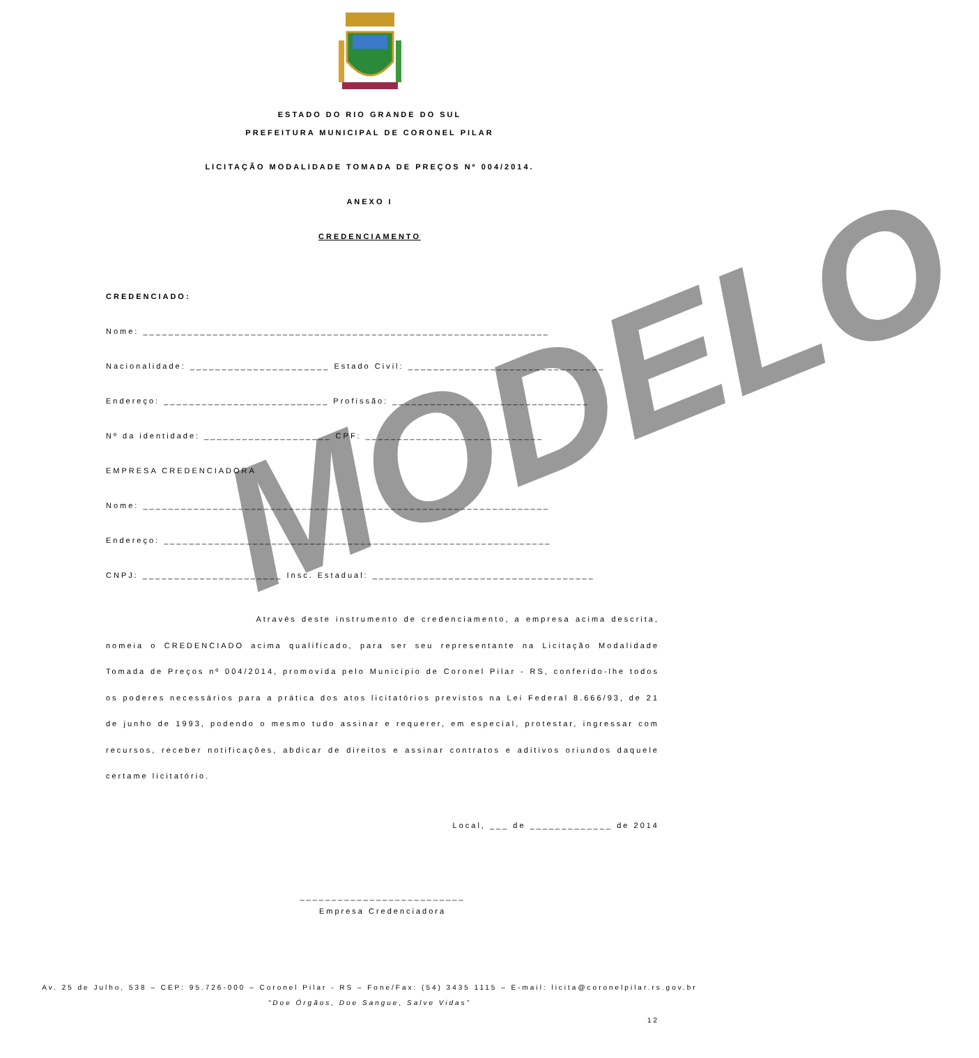MODELO
ESTADO DO RIO GRANDE DO SUL
PREFEITURA MUNICIPAL DE CORONEL PILAR
LICITAÇÃO MODALIDADE TOMADA DE PREÇOS Nº 004/2014.
ANEXO I
CREDENCIAMENTO
CREDENCIADO:
Nome: ________________________________________________________________
Nacionalidade: ______________________ Estado Civil: _______________________________
Endereço: __________________________ Profissão: _______________________________
Nº da identidade: ____________________ CPF: ____________________________
EMPRESA CREDENCIADORA
Nome: ________________________________________________________________
Endereço: _____________________________________________________________
CNPJ: ______________________ Insc. Estadual: ___________________________________
Através deste instrumento de credenciamento, a empresa acima descrita, nomeia o CREDENCIADO acima qualificado, para ser seu representante na Licitação Modalidade Tomada de Preços nº 004/2014, promovida pelo Município de Coronel Pilar - RS, conferido-lhe todos os poderes necessários para a prática dos atos licitatórios previstos na Lei Federal 8.666/93, de 21 de junho de 1993, podendo o mesmo tudo assinar e requerer, em especial, protestar, ingressar com recursos, receber notificações, abdicar de direitos e assinar contratos e aditivos oriundos daquele certame licitatório.
Local, ___ de _____________ de 2014
__________________________
Empresa Credenciadora
Av. 25 de Julho, 538 – CEP: 95.726-000 – Coronel Pilar - RS – Fone/Fax: (54) 3435 1115 – E-mail: licita@coronelpilar.rs.gov.br
“Doe Órgãos, Doe Sangue, Salve Vidas”
12